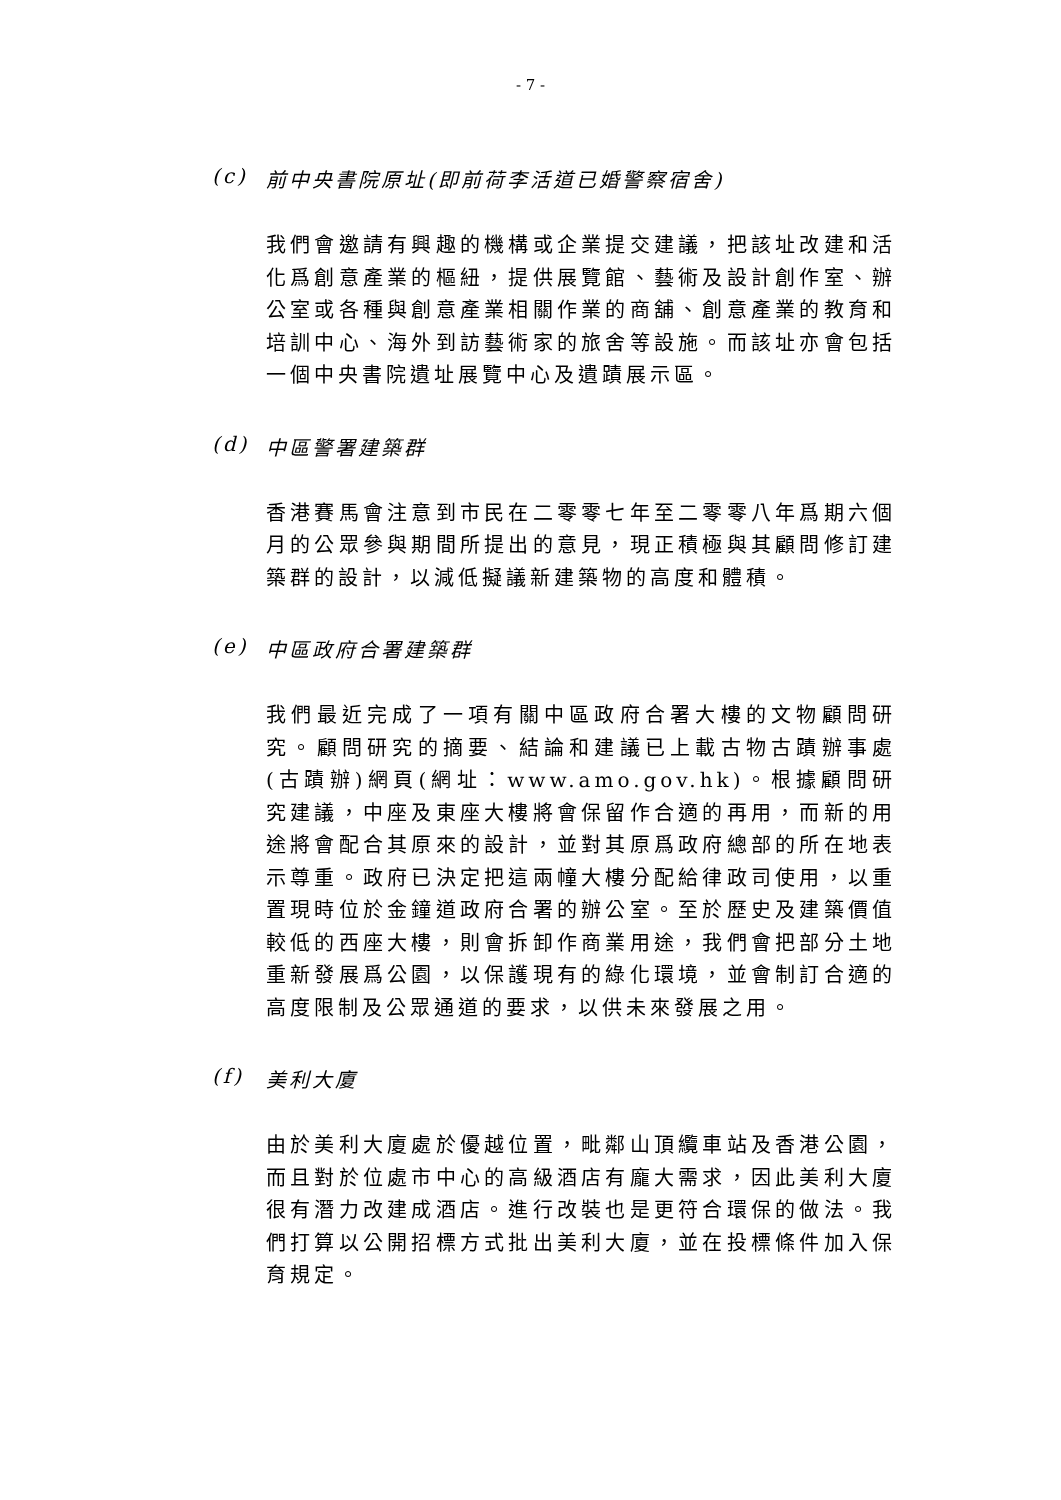- 7 -
(c) 前中央書院原址(即前荷李活道已婚警察宿舍)
我們會邀請有興趣的機構或企業提交建議，把該址改建和活化爲創意產業的樞紐，提供展覽館、藝術及設計創作室、辦公室或各種與創意產業相關作業的商舖、創意產業的教育和培訓中心、海外到訪藝術家的旅舍等設施。而該址亦會包括一個中央書院遺址展覽中心及遺蹟展示區。
(d) 中區警署建築群
香港賽馬會注意到市民在二零零七年至二零零八年爲期六個月的公眾參與期間所提出的意見，現正積極與其顧問修訂建築群的設計，以減低擬議新建築物的高度和體積。
(e) 中區政府合署建築群
我們最近完成了一項有關中區政府合署大樓的文物顧問研究。顧問研究的摘要、結論和建議已上載古物古蹟辦事處(古蹟辦)網頁(網址：www.amo.gov.hk)。根據顧問研究建議，中座及東座大樓將會保留作合適的再用，而新的用途將會配合其原來的設計，並對其原爲政府總部的所在地表示尊重。政府已決定把這兩幢大樓分配給律政司使用，以重置現時位於金鐘道政府合署的辦公室。至於歷史及建築價值較低的西座大樓，則會拆卸作商業用途，我們會把部分土地重新發展爲公園，以保護現有的綠化環境，並會制訂合適的高度限制及公眾通道的要求，以供未來發展之用。
(f) 美利大廈
由於美利大廈處於優越位置，毗鄰山頂纜車站及香港公園，而且對於位處市中心的高級酒店有龐大需求，因此美利大廈很有潛力改建成酒店。進行改裝也是更符合環保的做法。我們打算以公開招標方式批出美利大廈，並在投標條件加入保育規定。